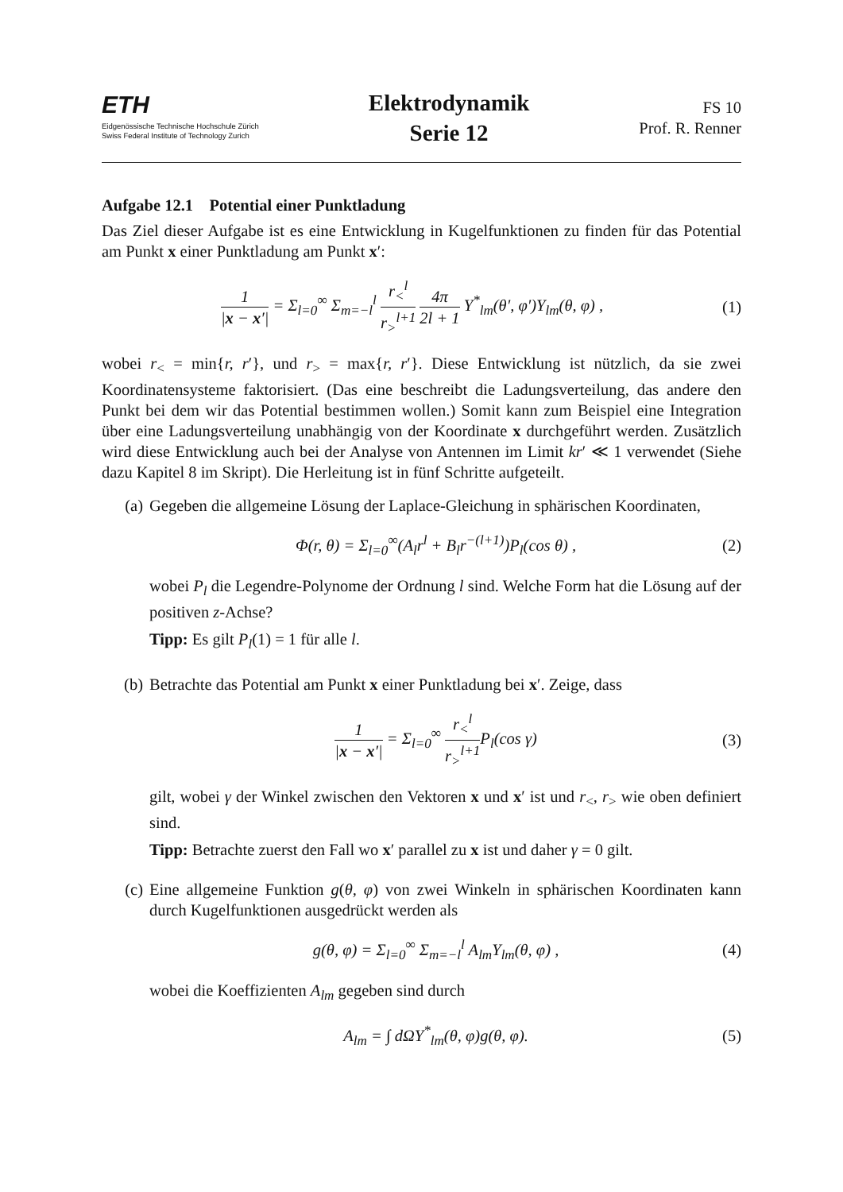ETH
Eidgenössische Technische Hochschule Zürich
Swiss Federal Institute of Technology Zurich
Elektrodynamik
Serie 12
FS 10
Prof. R. Renner
Aufgabe 12.1 Potential einer Punktladung
Das Ziel dieser Aufgabe ist es eine Entwicklung in Kugelfunktionen zu finden für das Potential am Punkt x einer Punktladung am Punkt x′:
1 |x − x′| = Σ<sub>l=0</sub><sup>∞</sup> Σ<sub>m=−l</sub><sup>l</sup> r<sub><</sub><sup>l</sup> r<sub>></sub><sup>l+1</sup> 4π 2l + 1 Y<sup>*</sup><sub>lm</sub>(θ′, φ′)Y<sub>lm</sub>(θ, φ) ,
(1)
wobei r<sub><</sub> = min{r, r′}, und r<sub>></sub> = max{r, r′}. Diese Entwicklung ist nützlich, da sie zwei Koordinatensysteme faktorisiert. (Das eine beschreibt die Ladungsverteilung, das andere den Punkt bei dem wir das Potential bestimmen wollen.) Somit kann zum Beispiel eine Integration über eine Ladungsverteilung unabhängig von der Koordinate x durchgeführt werden. Zusätzlich wird diese Entwicklung auch bei der Analyse von Antennen im Limit kr′ ≪ 1 verwendet (Siehe dazu Kapitel 8 im Skript). Die Herleitung ist in fünf Schritte aufgeteilt.
(a) Gegeben die allgemeine Lösung der Laplace-Gleichung in sphärischen Koordinaten,
Φ(r, θ) = Σ<sub>l=0</sub><sup>∞</sup>(A<sub>l</sub>r<sup>l</sup> + B<sub>l</sub>r<sup>−(l+1)</sup>)P<sub>l</sub>(cos θ) ,
(2)
wobei P<sub>l</sub> die Legendre-Polynome der Ordnung l sind. Welche Form hat die Lösung auf der positiven z-Achse?
Tipp: Es gilt P<sub>l</sub>(1) = 1 für alle l.
(b) Betrachte das Potential am Punkt x einer Punktladung bei x′. Zeige, dass
1 |x − x′| = Σ<sub>l=0</sub><sup>∞</sup> r<sub><</sub><sup>l</sup> r<sub>></sub><sup>l+1</sup> P<sub>l</sub>(cos γ)
(3)
gilt, wobei γ der Winkel zwischen den Vektoren x und x′ ist und r<sub><</sub>, r<sub>></sub> wie oben definiert sind.
Tipp: Betrachte zuerst den Fall wo x′ parallel zu x ist und daher γ = 0 gilt.
(c) Eine allgemeine Funktion g(θ, φ) von zwei Winkeln in sphärischen Koordinaten kann durch Kugelfunktionen ausgedrückt werden als
g(θ, φ) = Σ<sub>l=0</sub><sup>∞</sup> Σ<sub>m=−l</sub><sup>l</sup> A<sub>lm</sub>Y<sub>lm</sub>(θ, φ) ,
(4)
wobei die Koeffizienten A<sub>lm</sub> gegeben sind durch
A<sub>lm</sub> = ∫ dΩY<sup>*</sup><sub>lm</sub>(θ, φ)g(θ, φ). (5)